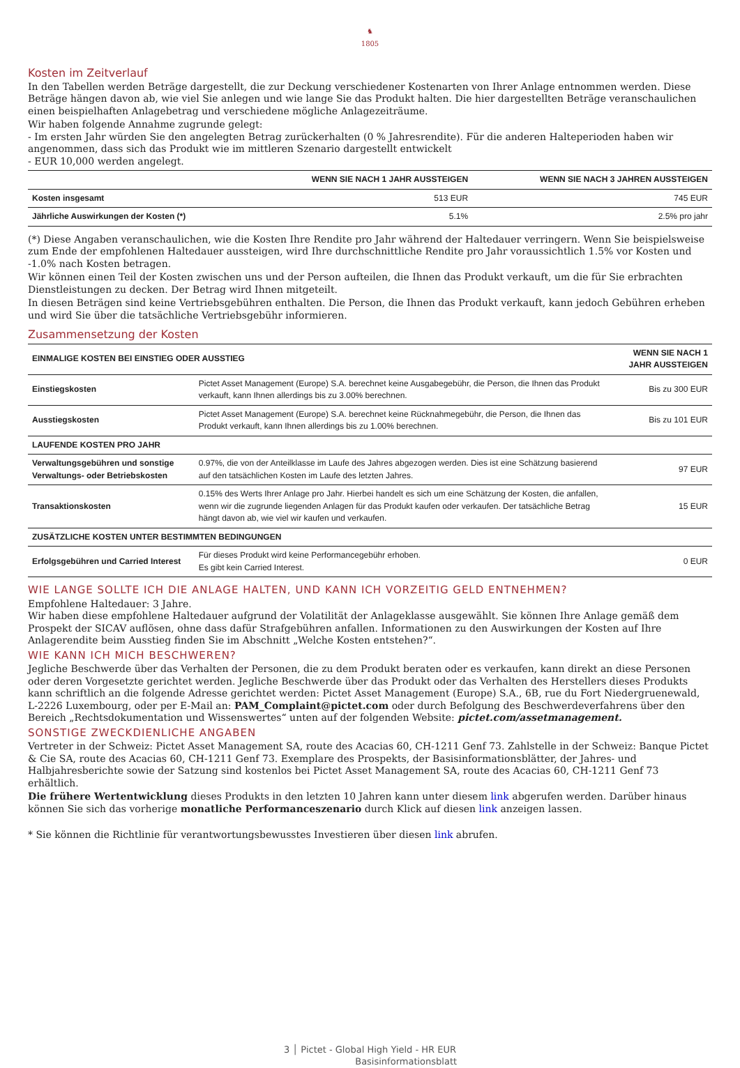♞
1805
Kosten im Zeitverlauf
In den Tabellen werden Beträge dargestellt, die zur Deckung verschiedener Kostenarten von Ihrer Anlage entnommen werden. Diese Beträge hängen davon ab, wie viel Sie anlegen und wie lange Sie das Produkt halten. Die hier dargestellten Beträge veranschaulichen einen beispielhaften Anlagebetrag und verschiedene mögliche Anlagezeiträume.
Wir haben folgende Annahme zugrunde gelegt:
- Im ersten Jahr würden Sie den angelegten Betrag zurückerhalten (0 % Jahresrendite). Für die anderen Halteperioden haben wir angenommen, dass sich das Produkt wie im mittleren Szenario dargestellt entwickelt
- EUR 10,000 werden angelegt.
| | WENN SIE NACH 1 JAHR AUSSTEIGEN | WENN SIE NACH 3 JAHREN AUSSTEIGEN |
| --- | --- | --- |
| Kosten insgesamt | 513 EUR | 745 EUR |
| Jährliche Auswirkungen der Kosten (*) | 5.1% | 2.5% pro jahr |
(*) Diese Angaben veranschaulichen, wie die Kosten Ihre Rendite pro Jahr während der Haltedauer verringern. Wenn Sie beispielsweise zum Ende der empfohlenen Haltedauer aussteigen, wird Ihre durchschnittliche Rendite pro Jahr voraussichtlich 1.5% vor Kosten und -1.0% nach Kosten betragen.
Wir können einen Teil der Kosten zwischen uns und der Person aufteilen, die Ihnen das Produkt verkauft, um die für Sie erbrachten Dienstleistungen zu decken. Der Betrag wird Ihnen mitgeteilt.
In diesen Beträgen sind keine Vertriebsgebühren enthalten. Die Person, die Ihnen das Produkt verkauft, kann jedoch Gebühren erheben und wird Sie über die tatsächliche Vertriebsgebühr informieren.
Zusammensetzung der Kosten
| EINMALIGE KOSTEN BEI EINSTIEG ODER AUSSTIEG | | WENN SIE NACH 1 JAHR AUSSTEIGEN |
| Einstiegskosten | Pictet Asset Management (Europe) S.A. berechnet keine Ausgabegebühr, die Person, die Ihnen das Produkt verkauft, kann Ihnen allerdings bis zu 3.00% berechnen. | Bis zu 300 EUR |
| Ausstiegskosten | Pictet Asset Management (Europe) S.A. berechnet keine Rücknahmegebühr, die Person, die Ihnen das Produkt verkauft, kann Ihnen allerdings bis zu 1.00% berechnen. | Bis zu 101 EUR |
| LAUFENDE KOSTEN PRO JAHR | | |
| Verwaltungsgebühren und sonstige Verwaltungs- oder Betriebskosten | 0.97%, die von der Anteilklasse im Laufe des Jahres abgezogen werden. Dies ist eine Schätzung basierend auf den tatsächlichen Kosten im Laufe des letzten Jahres. | 97 EUR |
| Transaktionskosten | 0.15% des Werts Ihrer Anlage pro Jahr. Hierbei handelt es sich um eine Schätzung der Kosten, die anfallen, wenn wir die zugrunde liegenden Anlagen für das Produkt kaufen oder verkaufen. Der tatsächliche Betrag hängt davon ab, wie viel wir kaufen und verkaufen. | 15 EUR |
| ZUSÄTZLICHE KOSTEN UNTER BESTIMMTEN BEDINGUNGEN | | |
| Erfolgsgebühren und Carried Interest | Für dieses Produkt wird keine Performancegebühr erhoben. Es gibt kein Carried Interest. | 0 EUR |
WIE LANGE SOLLTE ICH DIE ANLAGE HALTEN, UND KANN ICH VORZEITIG GELD ENTNEHMEN?
Empfohlene Haltedauer: 3 Jahre.
Wir haben diese empfohlene Haltedauer aufgrund der Volatilität der Anlageklasse ausgewählt. Sie können Ihre Anlage gemäß dem Prospekt der SICAV auflösen, ohne dass dafür Strafgebühren anfallen. Informationen zu den Auswirkungen der Kosten auf Ihre Anlagerendite beim Ausstieg finden Sie im Abschnitt „Welche Kosten entstehen?“.
WIE KANN ICH MICH BESCHWEREN?
Jegliche Beschwerde über das Verhalten der Personen, die zu dem Produkt beraten oder es verkaufen, kann direkt an diese Personen oder deren Vorgesetzte gerichtet werden. Jegliche Beschwerde über das Produkt oder das Verhalten des Herstellers dieses Produkts kann schriftlich an die folgende Adresse gerichtet werden: Pictet Asset Management (Europe) S.A., 6B, rue du Fort Niedergruenewald, L-2226 Luxembourg, oder per E-Mail an: PAM_Complaint@pictet.com oder durch Befolgung des Beschwerdeverfahrens über den Bereich „Rechtsdokumentation und Wissenswertes“ unten auf der folgenden Website: pictet.com/assetmanagement.
SONSTIGE ZWECKDIENLICHE ANGABEN
Vertreter in der Schweiz: Pictet Asset Management SA, route des Acacias 60, CH-1211 Genf 73. Zahlstelle in der Schweiz: Banque Pictet & Cie SA, route des Acacias 60, CH-1211 Genf 73. Exemplare des Prospekts, der Basisinformationsblätter, der Jahres- und Halbjahresberichte sowie der Satzung sind kostenlos bei Pictet Asset Management SA, route des Acacias 60, CH-1211 Genf 73 erhältlich.
Die frühere Wertentwicklung dieses Produkts in den letzten 10 Jahren kann unter diesem link abgerufen werden. Darüber hinaus können Sie sich das vorherige monatliche Performanceszenario durch Klick auf diesen link anzeigen lassen.
* Sie können die Richtlinie für verantwortungsbewusstes Investieren über diesen link abrufen.
3 │ Pictet - Global High Yield - HR EUR
Basisinformationsblatt